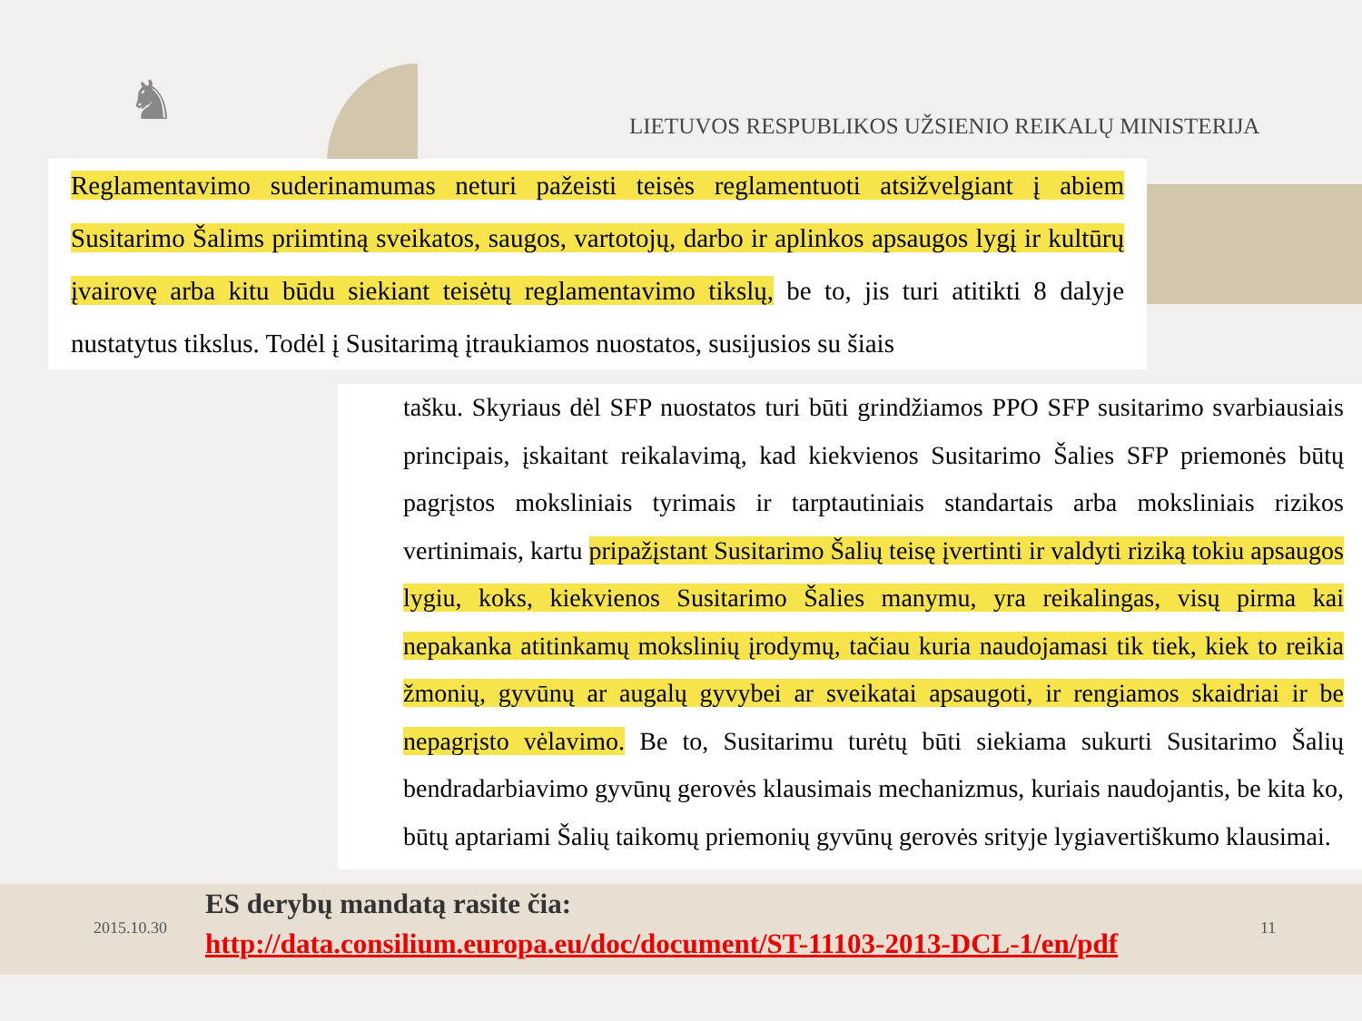♞
LIETUVOS RESPUBLIKOS UŽSIENIO REIKALŲ MINISTERIJA
Reglamentavimo suderinamumas neturi pažeisti teisės reglamentuoti atsižvelgiant į abiem Susitarimo Šalims priimtiną sveikatos, saugos, vartotojų, darbo ir aplinkos apsaugos lygį ir kultūrų įvairovę arba kitu būdu siekiant teisėtų reglamentavimo tikslų, be to, jis turi atitikti 8 dalyje nustatytus tikslus. Todėl į Susitarimą įtraukiamos nuostatos, susijusios su šiais
tašku. Skyriaus dėl SFP nuostatos turi būti grindžiamos PPO SFP susitarimo svarbiausiais principais, įskaitant reikalavimą, kad kiekvienos Susitarimo Šalies SFP priemonės būtų pagrįstos moksliniais tyrimais ir tarptautiniais standartais arba moksliniais rizikos vertinimais, kartu pripažįstant Susitarimo Šalių teisę įvertinti ir valdyti riziką tokiu apsaugos lygiu, koks, kiekvienos Susitarimo Šalies manymu, yra reikalingas, visų pirma kai nepakanka atitinkamų mokslinių įrodymų, tačiau kuria naudojamasi tik tiek, kiek to reikia žmonių, gyvūnų ar augalų gyvybei ar sveikatai apsaugoti, ir rengiamos skaidriai ir be nepagrįsto vėlavimo. Be to, Susitarimu turėtų būti siekiama sukurti Susitarimo Šalių bendradarbiavimo gyvūnų gerovės klausimais mechanizmus, kuriais naudojantis, be kita ko, būtų aptariami Šalių taikomų priemonių gyvūnų gerovės srityje lygiavertiškumo klausimai.
2015.10.30
ES derybų mandatą rasite čia:
http://data.consilium.europa.eu/doc/document/ST-11103-2013-DCL-1/en/pdf
11